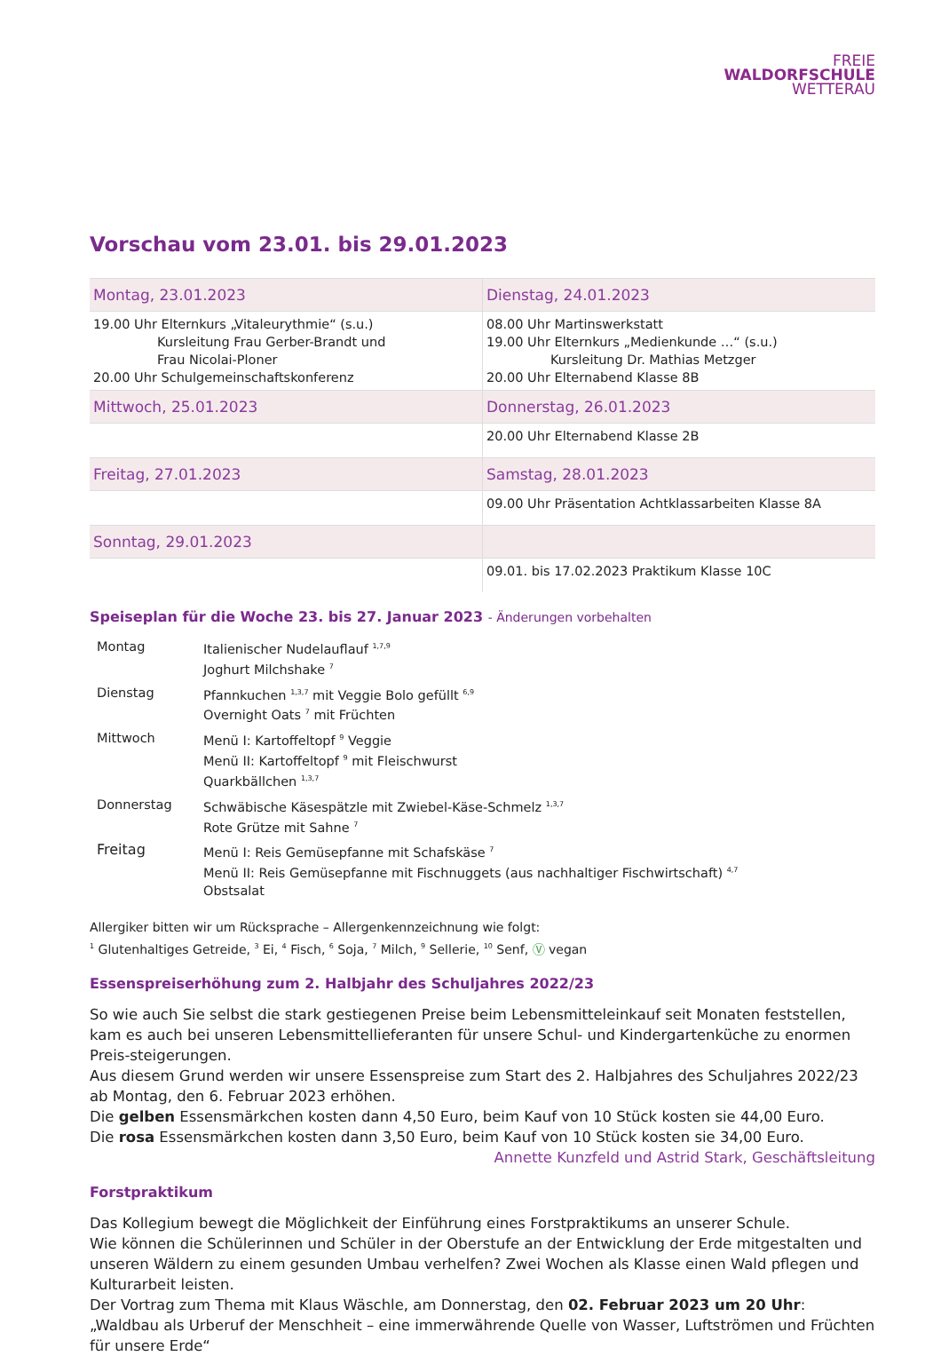FREIE
WALDORFSCHULE
WETTERAU
Vorschau vom 23.01. bis 29.01.2023
| Montag, 23.01.2023 | Dienstag, 24.01.2023 |
| 19.00 Uhr Elternkurs „Vitaleurythmie“ (s.u.) Kursleitung Frau Gerber-Brandt und Frau Nicolai-Ploner 20.00 Uhr Schulgemeinschaftskonferenz | 08.00 Uhr Martinswerkstatt 19.00 Uhr Elternkurs „Medienkunde …“ (s.u.) Kursleitung Dr. Mathias Metzger 20.00 Uhr Elternabend Klasse 8B |
| Mittwoch, 25.01.2023 | Donnerstag, 26.01.2023 |
| | 20.00 Uhr Elternabend Klasse 2B |
| Freitag, 27.01.2023 | Samstag, 28.01.2023 |
| | 09.00 Uhr Präsentation Achtklassarbeiten Klasse 8A |
| Sonntag, 29.01.2023 | |
| | 09.01. bis 17.02.2023 Praktikum Klasse 10C |
Speiseplan für die Woche 23. bis 27. Januar 2023 - Änderungen vorbehalten
| Montag | Italienischer Nudelauflauf <sup>1,7,9</sup> Joghurt Milchshake <sup>7</sup> |
| Dienstag | Pfannkuchen <sup>1,3,7</sup> mit Veggie Bolo gefüllt <sup>6,9</sup> Overnight Oats <sup>7</sup> mit Früchten |
| Mittwoch | Menü I: Kartoffeltopf <sup>9</sup> Veggie Menü II: Kartoffeltopf <sup>9</sup> mit Fleischwurst Quarkbällchen <sup>1,3,7</sup> |
| Donnerstag | Schwäbische Käsespätzle mit Zwiebel-Käse-Schmelz <sup>1,3,7</sup> Rote Grütze mit Sahne <sup>7</sup> |
| Freitag | Menü I: Reis Gemüsepfanne mit Schafskäse <sup>7</sup> Menü II: Reis Gemüsepfanne mit Fischnuggets (aus nachhaltiger Fischwirtschaft) <sup>4,7</sup> Obstsalat |
Allergiker bitten wir um Rücksprache – Allergenkennzeichnung wie folgt:
<sup>1</sup> Glutenhaltiges Getreide, <sup>3</sup> Ei, <sup>4</sup> Fisch, <sup>6</sup> Soja, <sup>7</sup> Milch, <sup>9</sup> Sellerie, <sup>10</sup> Senf, Ⓥ vegan
Essenspreiserhöhung zum 2. Halbjahr des Schuljahres 2022/23
So wie auch Sie selbst die stark gestiegenen Preise beim Lebensmitteleinkauf seit Monaten feststellen, kam es auch bei unseren Lebensmittellieferanten für unsere Schul- und Kindergartenküche zu enormen Preis-steigerungen.
Aus diesem Grund werden wir unsere Essenspreise zum Start des 2. Halbjahres des Schuljahres 2022/23 ab Montag, den 6. Februar 2023 erhöhen.
Die gelben Essensmärkchen kosten dann 4,50 Euro, beim Kauf von 10 Stück kosten sie 44,00 Euro.
Die rosa Essensmärkchen kosten dann 3,50 Euro, beim Kauf von 10 Stück kosten sie 34,00 Euro.
Annette Kunzfeld und Astrid Stark, Geschäftsleitung
Forstpraktikum
Das Kollegium bewegt die Möglichkeit der Einführung eines Forstpraktikums an unserer Schule.
Wie können die Schülerinnen und Schüler in der Oberstufe an der Entwicklung der Erde mitgestalten und unseren Wäldern zu einem gesunden Umbau verhelfen? Zwei Wochen als Klasse einen Wald pflegen und Kulturarbeit leisten.
Der Vortrag zum Thema mit Klaus Wäschle, am Donnerstag, den 02. Februar 2023 um 20 Uhr:
„Waldbau als Urberuf der Menschheit – eine immerwährende Quelle von Wasser, Luftströmen und Früchten für unsere Erde“